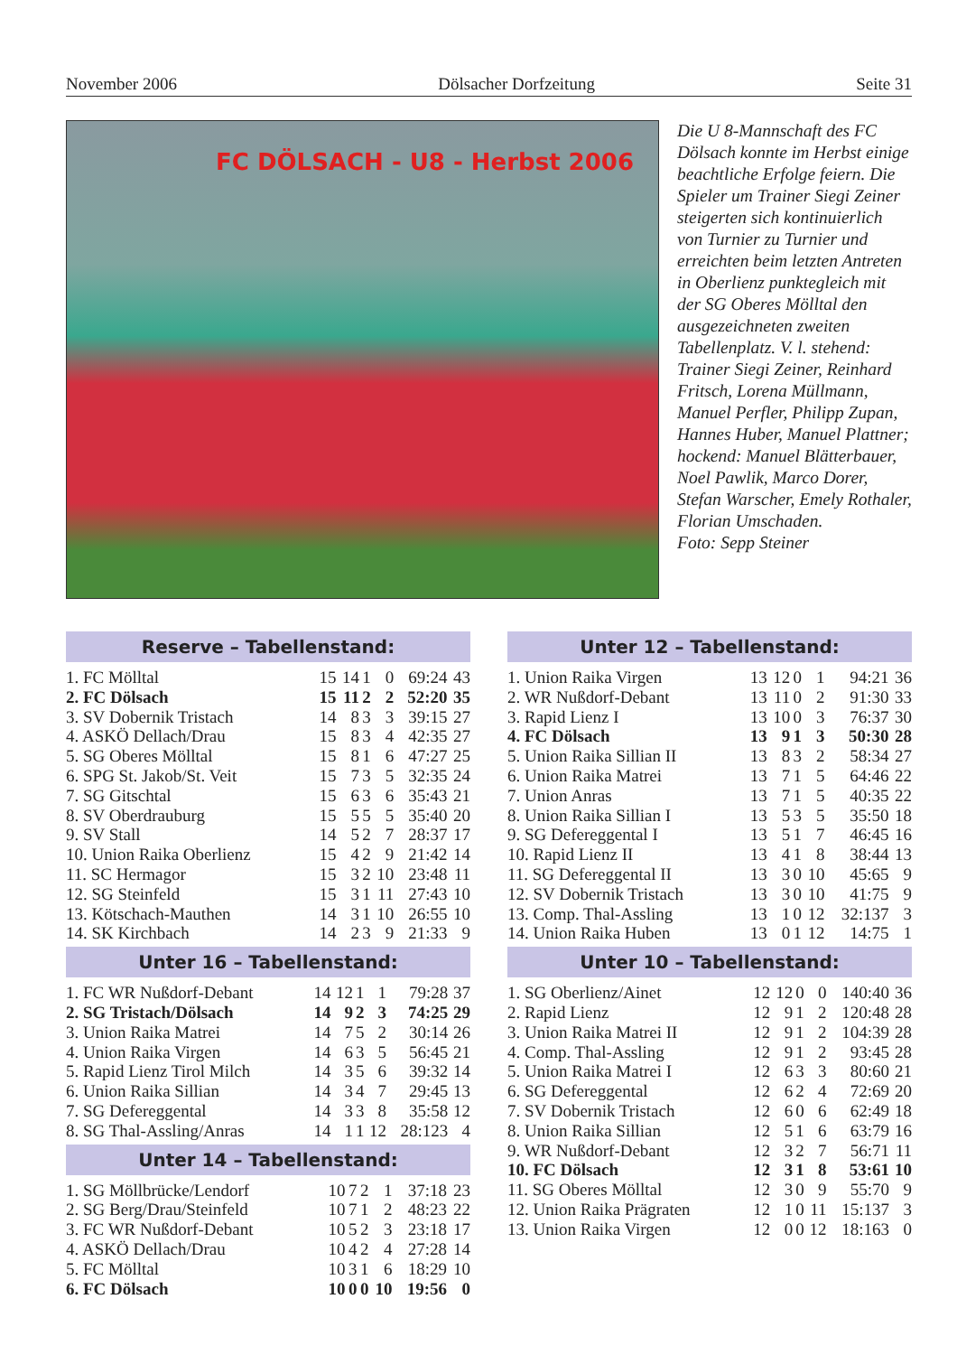November 2006 Dölsacher Dorfzeitung Seite 31
FC DÖLSACH - U8 - Herbst 2006
Die U 8-Mannschaft des FC Dölsach konnte im Herbst einige beachtliche Erfolge feiern. Die Spieler um Trainer Siegi Zeiner steigerten sich kontinuierlich von Turnier zu Turnier und erreichten beim letzten Antreten in Oberlienz punktegleich mit der SG Oberes Mölltal den ausgezeichneten zweiten Tabellenplatz. V. l. stehend: Trainer Siegi Zeiner, Reinhard Fritsch, Lorena Müllmann, Manuel Perfler, Philipp Zupan, Hannes Huber, Manuel Plattner; hockend: Manuel Blätterbauer, Noel Pawlik, Marco Dorer, Stefan Warscher, Emely Rothaler, Florian Umschaden.
Foto: Sepp Steiner
Reserve – Tabellenstand:
| 1. FC Mölltal | 15 | 14 | 1 | 0 | 69:24 | 43 |
| 2. FC Dölsach | 15 | 11 | 2 | 2 | 52:20 | 35 |
| 3. SV Dobernik Tristach | 14 | 8 | 3 | 3 | 39:15 | 27 |
| 4. ASKÖ Dellach/Drau | 15 | 8 | 3 | 4 | 42:35 | 27 |
| 5. SG Oberes Mölltal | 15 | 8 | 1 | 6 | 47:27 | 25 |
| 6. SPG St. Jakob/St. Veit | 15 | 7 | 3 | 5 | 32:35 | 24 |
| 7. SG Gitschtal | 15 | 6 | 3 | 6 | 35:43 | 21 |
| 8. SV Oberdrauburg | 15 | 5 | 5 | 5 | 35:40 | 20 |
| 9. SV Stall | 14 | 5 | 2 | 7 | 28:37 | 17 |
| 10. Union Raika Oberlienz | 15 | 4 | 2 | 9 | 21:42 | 14 |
| 11. SC Hermagor | 15 | 3 | 2 | 10 | 23:48 | 11 |
| 12. SG Steinfeld | 15 | 3 | 1 | 11 | 27:43 | 10 |
| 13. Kötschach-Mauthen | 14 | 3 | 1 | 10 | 26:55 | 10 |
| 14. SK Kirchbach | 14 | 2 | 3 | 9 | 21:33 | 9 |
Unter 16 – Tabellenstand:
| 1. FC WR Nußdorf-Debant | 14 | 12 | 1 | 1 | 79:28 | 37 |
| 2. SG Tristach/Dölsach | 14 | 9 | 2 | 3 | 74:25 | 29 |
| 3. Union Raika Matrei | 14 | 7 | 5 | 2 | 30:14 | 26 |
| 4. Union Raika Virgen | 14 | 6 | 3 | 5 | 56:45 | 21 |
| 5. Rapid Lienz Tirol Milch | 14 | 3 | 5 | 6 | 39:32 | 14 |
| 6. Union Raika Sillian | 14 | 3 | 4 | 7 | 29:45 | 13 |
| 7. SG Defereggental | 14 | 3 | 3 | 8 | 35:58 | 12 |
| 8. SG Thal-Assling/Anras | 14 | 1 | 1 | 12 | 28:123 | 4 |
Unter 14 – Tabellenstand:
| 1. SG Möllbrücke/Lendorf | 10 | 7 | 2 | 1 | 37:18 | 23 |
| 2. SG Berg/Drau/Steinfeld | 10 | 7 | 1 | 2 | 48:23 | 22 |
| 3. FC WR Nußdorf-Debant | 10 | 5 | 2 | 3 | 23:18 | 17 |
| 4. ASKÖ Dellach/Drau | 10 | 4 | 2 | 4 | 27:28 | 14 |
| 5. FC Mölltal | 10 | 3 | 1 | 6 | 18:29 | 10 |
| 6. FC Dölsach | 10 | 0 | 0 | 10 | 19:56 | 0 |
Unter 12 – Tabellenstand:
| 1. Union Raika Virgen | 13 | 12 | 0 | 1 | 94:21 | 36 |
| 2. WR Nußdorf-Debant | 13 | 11 | 0 | 2 | 91:30 | 33 |
| 3. Rapid Lienz I | 13 | 10 | 0 | 3 | 76:37 | 30 |
| 4. FC Dölsach | 13 | 9 | 1 | 3 | 50:30 | 28 |
| 5. Union Raika Sillian II | 13 | 8 | 3 | 2 | 58:34 | 27 |
| 6. Union Raika Matrei | 13 | 7 | 1 | 5 | 64:46 | 22 |
| 7. Union Anras | 13 | 7 | 1 | 5 | 40:35 | 22 |
| 8. Union Raika Sillian I | 13 | 5 | 3 | 5 | 35:50 | 18 |
| 9. SG Defereggental I | 13 | 5 | 1 | 7 | 46:45 | 16 |
| 10. Rapid Lienz II | 13 | 4 | 1 | 8 | 38:44 | 13 |
| 11. SG Defereggental II | 13 | 3 | 0 | 10 | 45:65 | 9 |
| 12. SV Dobernik Tristach | 13 | 3 | 0 | 10 | 41:75 | 9 |
| 13. Comp. Thal-Assling | 13 | 1 | 0 | 12 | 32:137 | 3 |
| 14. Union Raika Huben | 13 | 0 | 1 | 12 | 14:75 | 1 |
Unter 10 – Tabellenstand:
| 1. SG Oberlienz/Ainet | 12 | 12 | 0 | 0 | 140:40 | 36 |
| 2. Rapid Lienz | 12 | 9 | 1 | 2 | 120:48 | 28 |
| 3. Union Raika Matrei II | 12 | 9 | 1 | 2 | 104:39 | 28 |
| 4. Comp. Thal-Assling | 12 | 9 | 1 | 2 | 93:45 | 28 |
| 5. Union Raika Matrei I | 12 | 6 | 3 | 3 | 80:60 | 21 |
| 6. SG Defereggental | 12 | 6 | 2 | 4 | 72:69 | 20 |
| 7. SV Dobernik Tristach | 12 | 6 | 0 | 6 | 62:49 | 18 |
| 8. Union Raika Sillian | 12 | 5 | 1 | 6 | 63:79 | 16 |
| 9. WR Nußdorf-Debant | 12 | 3 | 2 | 7 | 56:71 | 11 |
| 10. FC Dölsach | 12 | 3 | 1 | 8 | 53:61 | 10 |
| 11. SG Oberes Mölltal | 12 | 3 | 0 | 9 | 55:70 | 9 |
| 12. Union Raika Prägraten | 12 | 1 | 0 | 11 | 15:137 | 3 |
| 13. Union Raika Virgen | 12 | 0 | 0 | 12 | 18:163 | 0 |